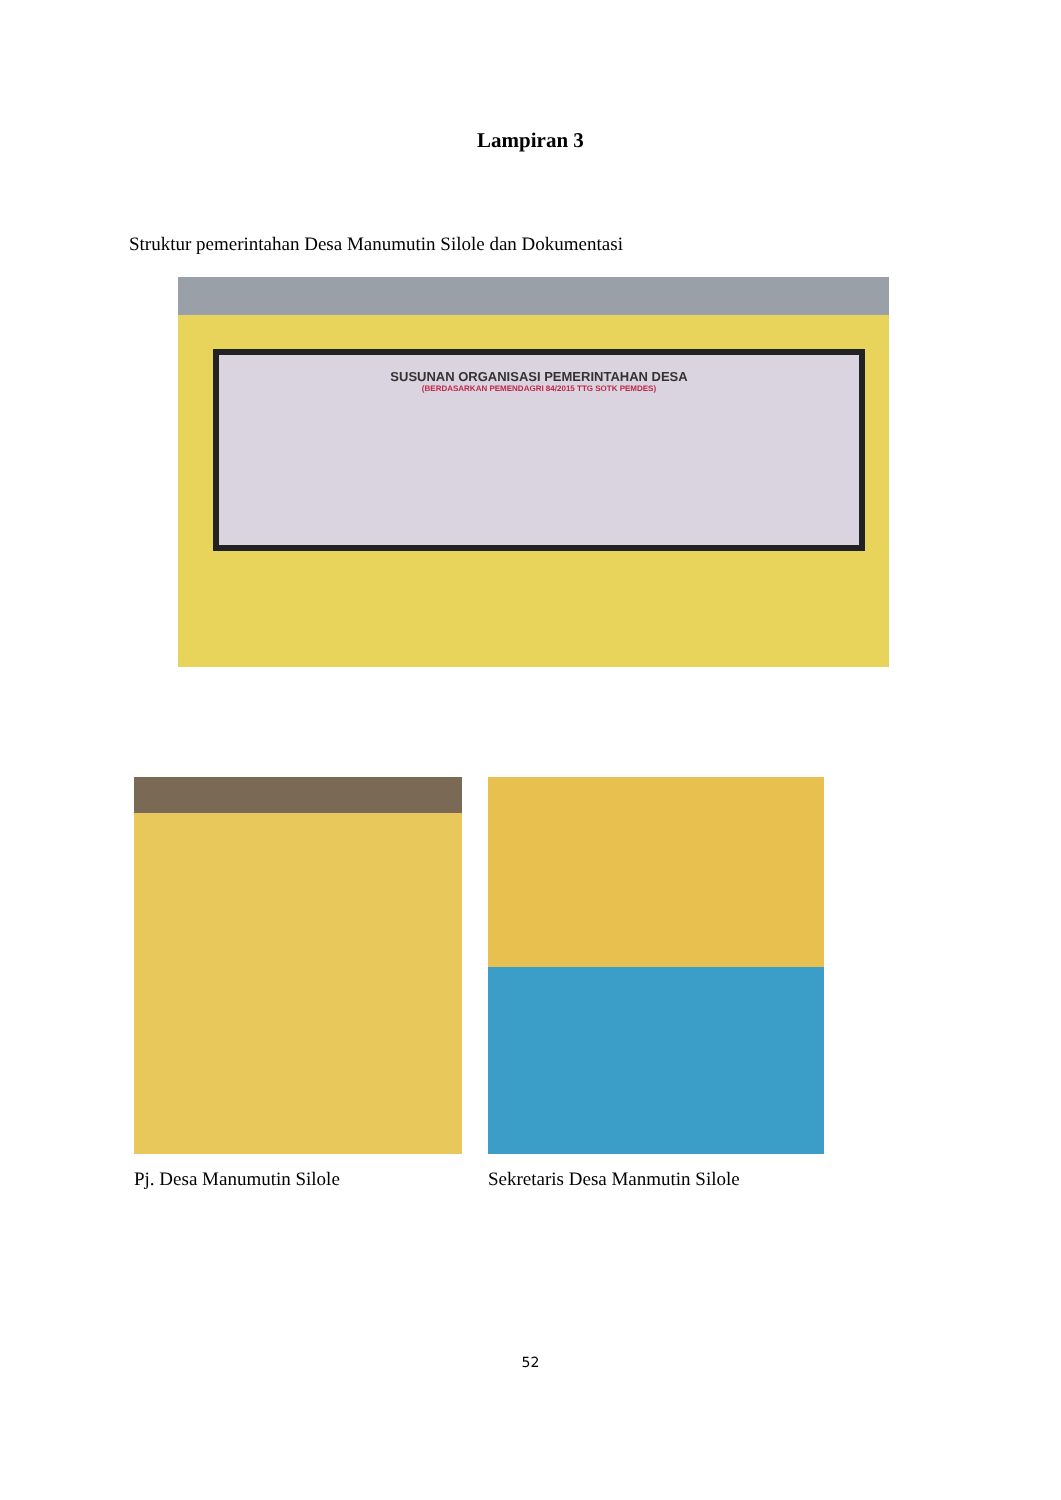Lampiran 3
Struktur pemerintahan Desa Manumutin Silole dan Dokumentasi
SUSUNAN ORGANISASI PEMERINTAHAN DESA
(BERDASARKAN PEMENDAGRI 84/2015 TTG SOTK PEMDES)
Pj. Desa Manumutin Silole Sekretaris Desa Manmutin Silole
52